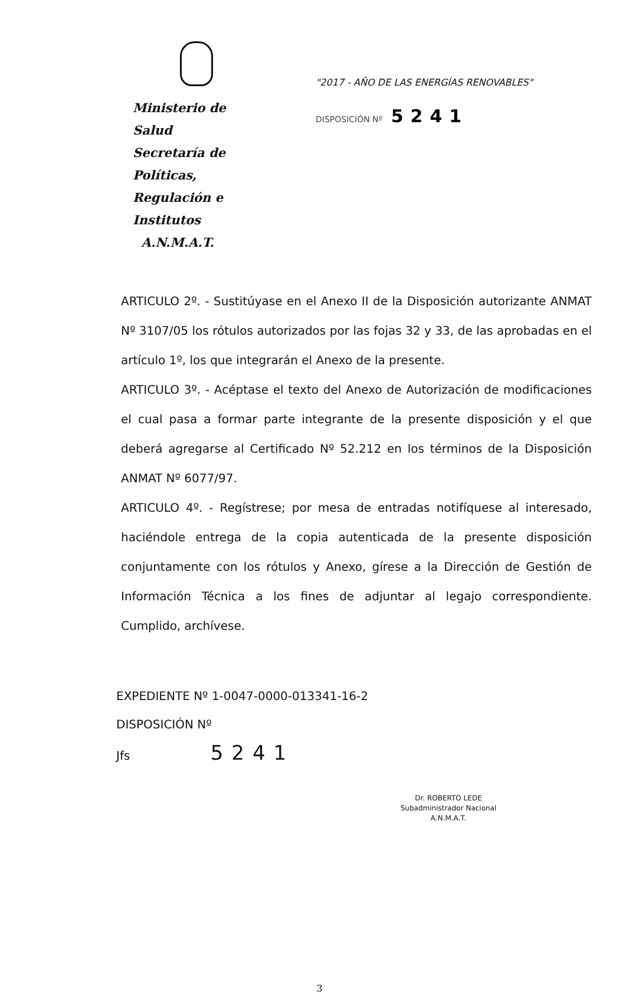Ministerio de Salud
Secretaría de Políticas,
Regulación e Institutos
A.N.M.A.T.
"2017 - AÑO DE LAS ENERGÍAS RENOVABLES"
DISPOSICIÓN Nº 5241
ARTICULO 2º. - Sustitúyase en el Anexo II de la Disposición autorizante ANMAT Nº 3107/05 los rótulos autorizados por las fojas 32 y 33, de las aprobadas en el artículo 1º, los que integrarán el Anexo de la presente.
ARTICULO 3º. - Acéptase el texto del Anexo de Autorización de modificaciones el cual pasa a formar parte integrante de la presente disposición y el que deberá agregarse al Certificado Nº 52.212 en los términos de la Disposición ANMAT Nº 6077/97.
ARTICULO 4º. - Regístrese; por mesa de entradas notifíquese al interesado, haciéndole entrega de la copia autenticada de la presente disposición conjuntamente con los rótulos y Anexo, gírese a la Dirección de Gestión de Información Técnica a los fines de adjuntar al legajo correspondiente. Cumplido, archívese.
EXPEDIENTE Nº 1-0047-0000-013341-16-2
DISPOSICIÓN Nº
Jfs 5241
Dr. ROBERTO LEDE
Subadministrador Nacional
A.N.M.A.T.
3